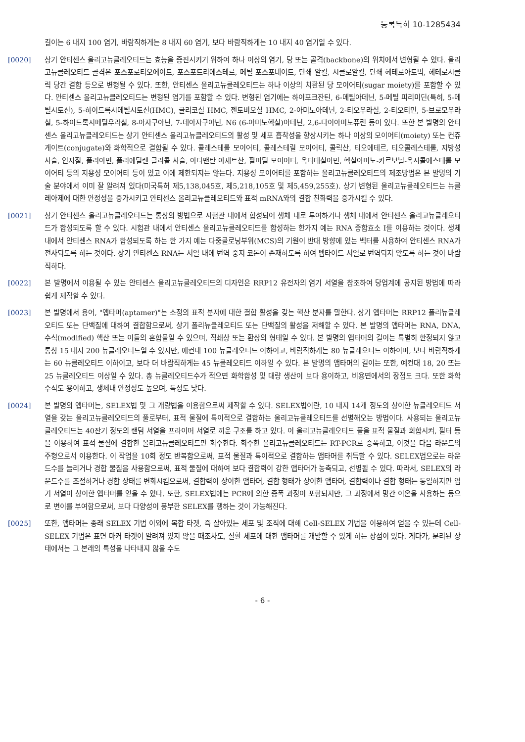등록특허 10-1285434
길이는 6 내지 100 염기, 바람직하게는 8 내지 60 염기, 보다 바람직하게는 10 내지 40 염기일 수 있다.
[0020] 상기 안티센스 올리고뉴클레오티드는 효능을 증진시키기 위하여 하나 이상의 염기, 당 또는 골격(backbone)의 위치에서 변형될 수 있다. 올리고뉴클레오티드 골격은 포스포로티오에이트, 포스포트리에스테르, 메틸 포스포네이트, 단쇄 알킬, 시클로알킬, 단쇄 헤테로아토믹, 헤테로시클릭 당간 결합 등으로 변형될 수 있다. 또한, 안티센스 올리고뉴클레오티드는 하나 이상의 치환된 당 모이어티(sugar moiety)를 포함할 수 있다. 안티센스 올리고뉴클레오티드는 변형된 염기를 포함할 수 있다. 변형된 염기에는 하이포크잔틴, 6-메틸아데닌, 5-메틸 피리미딘(특히, 5-메틸시토신), 5-하이드록시메틸시토신(HMC), 글리코실 HMC, 젠토비오실 HMC, 2-아미노아데닌, 2-티오우라실, 2-티오티민, 5-브로모우라실, 5-하이드록시메틸우라실, 8-아자구아닌, 7-데아자구아닌, N6 (6-아미노헥실)아데닌, 2,6-다이아미노퓨린 등이 있다. 또한 본 발명의 안티센스 올리고뉴클레오티드는 상기 안티센스 올리고뉴클레오티드의 활성 및 세포 흡착성을 향상시키는 하나 이상의 모이어티(moiety) 또는 컨쥬게이트(conjugate)와 화학적으로 결합될 수 있다. 콜레스테롤 모이어티, 콜레스테릴 모이어티, 콜릭산, 티오에테르, 티오콜레스테롤, 지방성 사슬, 인지질, 폴리아민, 폴리에틸렌 글리콜 사슬, 아다맨탄 아세트산, 팔미틸 모이어티, 옥타데실아민, 헥실아미노-카르보닐-옥시콜에스테롤 모이어티 등의 지용성 모이어티 등이 있고 이에 제한되지는 않는다. 지용성 모이어티를 포함하는 올리고뉴클레오티드의 제조방법은 본 발명의 기술 분야에서 이미 잘 알려져 있다(미국특허 제5,138,045호, 제5,218,105호 및 제5,459,255호). 상기 변형된 올리고뉴클레오티드는 뉴클레아제에 대한 안정성을 증가시키고 안티센스 올리고뉴클레오티드와 표적 mRNA와의 결합 친화력을 증가시킬 수 있다.
[0021] 상기 안티센스 올리고뉴클레오티드는 통상의 방법으로 시험관 내에서 합성되어 생체 내로 투여하거나 생체 내에서 안티센스 올리고뉴클레오티드가 합성되도록 할 수 있다. 시험관 내에서 안티센스 올리고뉴클레오티드를 합성하는 한가지 예는 RNA 중합효소 I를 이용하는 것이다. 생체 내에서 안티센스 RNA가 합성되도록 하는 한 가지 예는 다중클로닝부위(MCS)의 기원이 반대 방향에 있는 벡터를 사용하여 안티센스 RNA가 전사되도록 하는 것이다. 상기 안티센스 RNA는 서열 내에 번역 중지 코돈이 존재하도록 하여 펩타이드 서열로 번역되지 않도록 하는 것이 바람직하다.
[0022] 본 발명에서 이용될 수 있는 안티센스 올리고뉴클레오티드의 디자인은 RRP12 유전자의 염기 서열을 참조하여 당업계에 공지된 방법에 따라 쉽게 제작할 수 있다.
[0023] 본 발명에서 용어, "앱타머(aptamer)"는 소정의 표적 분자에 대한 결합 활성을 갖는 핵산 분자를 말한다. 상기 앱타머는 RRP12 폴리뉴클레오티드 또는 단백질에 대하여 결합함으로써, 상기 폴리뉴클레오티드 또는 단백질의 활성을 저해할 수 있다. 본 발명의 앱타머는 RNA, DNA, 수식(modified) 핵산 또는 이들의 혼합물일 수 있으며, 직쇄상 또는 환상의 형태일 수 있다. 본 발명의 앱타머의 길이는 특별히 한정되지 않고 통상 15 내지 200 뉴클레오티드일 수 있지만, 예컨대 100 뉴클레오티드 이하이고, 바람직하게는 80 뉴클레오티드 이하이며, 보다 바람직하게는 60 뉴클레오티드 이하이고, 보다 더 바람직하게는 45 뉴클레오티드 이하일 수 있다. 본 발명의 앱타머의 길이는 또한, 예컨대 18, 20 또는 25 뉴클레오티드 이상일 수 있다. 총 뉴클레오티드수가 적으면 화학합성 및 대량 생산이 보다 용이하고, 비용면에서의 장점도 크다. 또한 화학수식도 용이하고, 생체내 안정성도 높으며, 독성도 낮다.
[0024] 본 발명의 앱타머는, SELEX법 및 그 개량법을 이용함으로써 제작할 수 있다. SELEX법이란, 10 내지 14개 정도의 상이한 뉴클레오티드 서열을 갖는 올리고뉴클레오티드의 풀로부터, 표적 물질에 특이적으로 결합하는 올리고뉴클레오티드를 선별해오는 방법이다. 사용되는 올리고뉴클레오티드는 40잔기 정도의 랜덤 서열을 프라이머 서열로 끼운 구조를 하고 있다. 이 올리고뉴클레오티드 풀을 표적 물질과 회합시켜, 필터 등을 이용하여 표적 물질에 결합한 올리고뉴클레오티드만 회수한다. 회수한 올리고뉴클레오티드는 RT-PCR로 증폭하고, 이것을 다음 라운드의 주형으로서 이용한다. 이 작업을 10회 정도 반복함으로써, 표적 물질과 특이적으로 결합하는 앱타머를 취득할 수 있다. SELEX법으로는 라운드수를 늘리거나 경합 물질을 사용함으로써, 표적 물질에 대하여 보다 결합력이 강한 앱타머가 농축되고, 선별될 수 있다. 따라서, SELEX의 라운드수를 조절하거나 경합 상태를 변화시킴으로써, 결합력이 상이한 앱타머, 결합 형태가 상이한 앱타머, 결합력이나 결합 형태는 동일하지만 염기 서열이 상이한 앱타머를 얻을 수 있다. 또한, SELEX법에는 PCR에 의한 증폭 과정이 포함되지만, 그 과정에서 망간 이온을 사용하는 등으로 변이를 부여함으로써, 보다 다양성이 풍부한 SELEX를 행하는 것이 가능해진다.
[0025] 또한, 앱타머는 종래 SELEX 기법 이외에 복합 타겟, 즉 살아있는 세포 및 조직에 대해 Cell-SELEX 기법을 이용하여 얻을 수 있는데 Cell-SELEX 기법은 표면 마커 타겟이 알려져 있지 않을 때조차도, 질환 세포에 대한 앱타머를 개발할 수 있게 하는 장점이 있다. 게다가, 분리된 상태에서는 그 본래의 특성을 나타내지 않을 수도
- 6 -